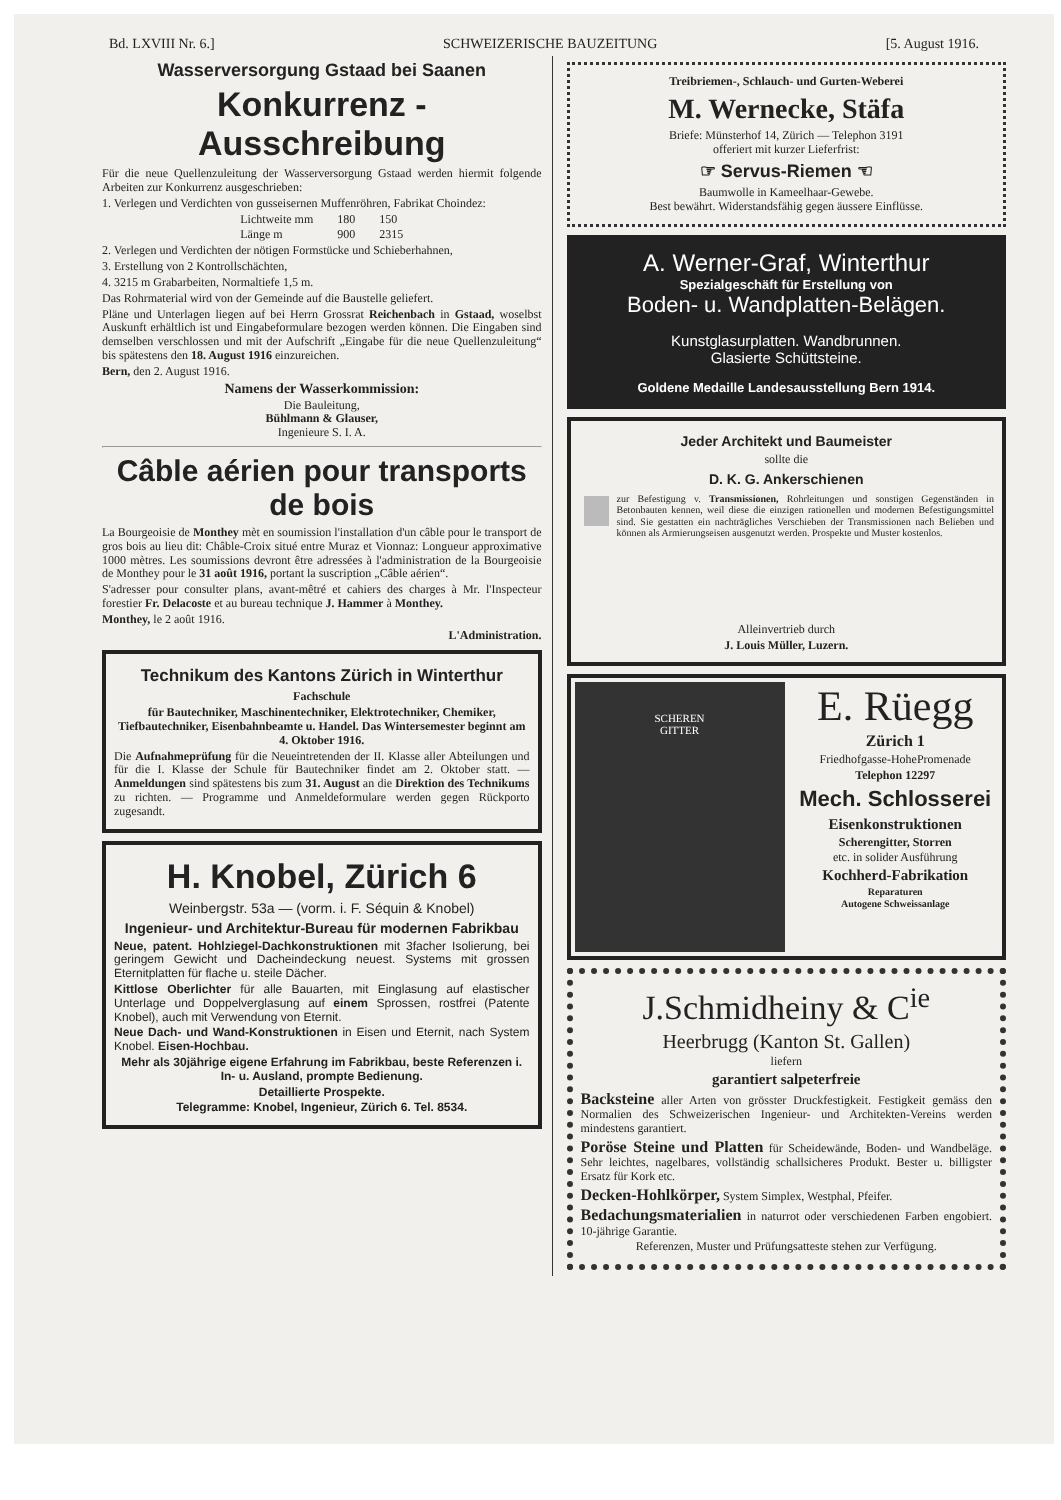Bd. LXVIII Nr. 6.] SCHWEIZERISCHE BAUZEITUNG [5. August 1916.
Wasserversorgung Gstaad bei Saanen
Konkurrenz - Ausschreibung
Für die neue Quellenzuleitung der Wasserversorgung Gstaad werden hiermit folgende Arbeiten zur Konkurrenz ausgeschrieben:
1. Verlegen und Verdichten von gusseisernen Muffenröhren, Fabrikat Choindez:
| Lichtweite mm | 180 | 150 |
| Länge m | 900 | 2315 |
2. Verlegen und Verdichten der nötigen Formstücke und Schieberhahnen,
3. Erstellung von 2 Kontrollschächten,
4. 3215 m Grabarbeiten, Normaltiefe 1,5 m.
Das Rohrmaterial wird von der Gemeinde auf die Baustelle geliefert.
Pläne und Unterlagen liegen auf bei Herrn Grossrat Reichenbach in Gstaad, woselbst Auskunft erhältlich ist und Eingabeformulare bezogen werden können. Die Eingaben sind demselben verschlossen und mit der Aufschrift „Eingabe für die neue Quellenzuleitung“ bis spätestens den 18. August 1916 einzureichen.
Bern, den 2. August 1916.
Namens der Wasserkommission:
Die Bauleitung,
Bühlmann & Glauser,
Ingenieure S. I. A.
Câble aérien pour transports de bois
La Bourgeoisie de Monthey mèt en soumission l'installation d'un câble pour le transport de gros bois au lieu dit: Châble-Croix situé entre Muraz et Vionnaz: Longueur approximative 1000 mètres. Les soumissions devront être adressées à l'administration de la Bourgeoisie de Monthey pour le 31 août 1916, portant la suscription „Câble aérien“.
S'adresser pour consulter plans, avant-mêtré et cahiers des charges à Mr. l'Inspecteur forestier Fr. Delacoste et au bureau technique J. Hammer à Monthey.
Monthey, le 2 août 1916.
L'Administration.
Technikum des Kantons Zürich in Winterthur
Fachschule
für Bautechniker, Maschinentechniker, Elektrotechniker, Chemiker, Tiefbautechniker, Eisenbahnbeamte u. Handel. Das Wintersemester beginnt am 4. Oktober 1916.
Die Aufnahmeprüfung für die Neueintretenden der II. Klasse aller Abteilungen und für die I. Klasse der Schule für Bautechniker findet am 2. Oktober statt. — Anmeldungen sind spätestens bis zum 31. August an die Direktion des Technikums zu richten. — Programme und Anmeldeformulare werden gegen Rückporto zugesandt.
H. Knobel, Zürich 6
Weinbergstr. 53a — (vorm. i. F. Séquin & Knobel)
Ingenieur- und Architektur-Bureau für modernen Fabrikbau
Neue, patent. Hohlziegel-Dachkonstruktionen mit 3facher Isolierung, bei geringem Gewicht und Dacheindeckung neuest. Systems mit grossen Eternitplatten für flache u. steile Dächer.
Kittlose Oberlichter für alle Bauarten, mit Einglasung auf elastischer Unterlage und Doppelverglasung auf einem Sprossen, rostfrei (Patente Knobel), auch mit Verwendung von Eternit.
Neue Dach- und Wand-Konstruktionen in Eisen und Eternit, nach System Knobel. Eisen-Hochbau.
Mehr als 30jährige eigene Erfahrung im Fabrikbau, beste Referenzen i. In- u. Ausland, prompte Bedienung.
Detaillierte Prospekte.
Telegramme: Knobel, Ingenieur, Zürich 6. Tel. 8534.
Treibriemen-, Schlauch- und Gurten-Weberei
M. Wernecke, Stäfa
Briefe: Münsterhof 14, Zürich — Telephon 3191
offeriert mit kurzer Lieferfrist:
☞ Servus-Riemen ☜
Baumwolle in Kameelhaar-Gewebe.
Best bewährt. Widerstandsfähig gegen äussere Einflüsse.
A. Werner-Graf, Winterthur
Spezialgeschäft für Erstellung von
Boden- u. Wandplatten-Belägen.
Kunstglasurplatten. Wandbrunnen.
Glasierte Schüttsteine.
Goldene Medaille Landesausstellung Bern 1914.
Jeder Architekt und Baumeister
sollte die
D. K. G. Ankerschienen
zur Befestigung v. Transmissionen, Rohrleitungen und sonstigen Gegenständen in Betonbauten kennen, weil diese die einzigen rationellen und modernen Befestigungsmittel sind. Sie gestatten ein nachträgliches Verschieben der Transmissionen nach Belieben und können als Armierungseisen ausgenutzt werden. Prospekte und Muster kostenlos.
Alleinvertrieb durch
J. Louis Müller, Luzern.
SCHEREN
GITTER
E. Rüegg
Zürich 1
Friedhofgasse-HohePromenade
Telephon 12297
Mech. Schlosserei
Eisenkonstruktionen
Scherengitter, Storren
etc. in solider Ausführung
Kochherd-Fabrikation
Reparaturen
Autogene Schweissanlage
J.Schmidheiny & C<sup>ie</sup>
Heerbrugg (Kanton St. Gallen)
liefern
garantiert salpeterfreie
Backsteine aller Arten von grösster Druckfestigkeit. Festigkeit gemäss den Normalien des Schweizerischen Ingenieur- und Architekten-Vereins werden mindestens garantiert.
Poröse Steine und Platten für Scheidewände, Boden- und Wandbeläge. Sehr leichtes, nagelbares, vollständig schallsicheres Produkt. Bester u. billigster Ersatz für Kork etc.
Decken-Hohlkörper, System Simplex, Westphal, Pfeifer.
Bedachungsmaterialien in naturrot oder verschiedenen Farben engobiert. 10-jährige Garantie.
Referenzen, Muster und Prüfungsatteste stehen zur Verfügung.